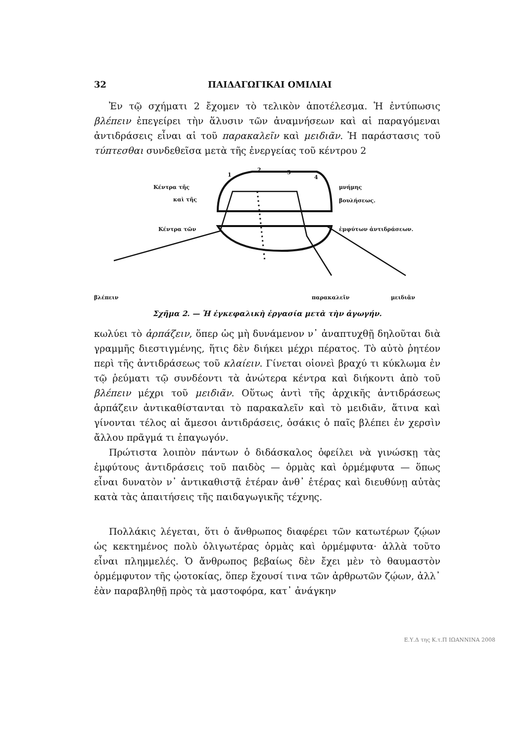32 ΠΑΙΔΑΓΩΓΙΚΑΙ ΟΜΙΛΙΑΙ
Ἐν τῷ σχήματι 2 ἔχομεν τὸ τελικὸν ἀποτέλεσμα. Ἡ ἐντύπωσις βλέπειν ἐπεγείρει τὴν ἅλυσιν τῶν ἀναμνήσεων καὶ αἱ παραγόμεναι ἀντιδράσεις εἶναι αἱ τοῦ παρακαλεῖν καὶ μειδιᾶν. Ἡ παράστασις τοῦ τύπτεσθαι συνδεθεῖσα μετὰ τῆς ἐνεργείας τοῦ κέντρου 2
Κέντρα τῆς
καὶ τῆς
Κέντρα τῶν
1
2 3
4
μνήμης
βουλήσεως.
ἐμφύτων ἀντιδράσεων.
βλέπειν παρακαλεῖν μειδιᾶν
Σχῆμα 2. — Ἡ ἐγκεφαλικὴ ἐργασία μετὰ τὴν ἀγωγήν.
κωλύει τὸ ἁρπάζειν, ὅπερ ὡς μὴ δυνάμενον ν᾿ ἀναπτυχθῇ δηλοῦται διὰ γραμμῆς διεστιγμένης, ἥτις δὲν διήκει μέχρι πέρατος. Τὸ αὐτὸ ῥητέον περὶ τῆς ἀντιδράσεως τοῦ κλαίειν. Γίνεται οἱονεὶ βραχύ τι κύκλωμα ἐν τῷ ῥεύματι τῷ συνδέοντι τὰ ἀνώτερα κέντρα καὶ διήκοντι ἀπὸ τοῦ βλέπειν μέχρι τοῦ μειδιᾶν. Οὕτως ἀντὶ τῆς ἀρχικῆς ἀντιδράσεως ἁρπάζειν ἀντικαθίστανται τὸ παρακαλεῖν καὶ τὸ μειδιᾶν, ἅτινα καὶ γίνονται τέλος αἱ ἄμεσοι ἀντιδράσεις, ὁσάκις ὁ παῖς βλέπει ἐν χερσὶν ἄλλου πρᾶγμά τι ἐπαγωγόν.
Πρώτιστα λοιπὸν πάντων ὁ διδάσκαλος ὀφείλει νὰ γινώσκῃ τὰς ἐμφύτους ἀντιδράσεις τοῦ παιδὸς — ὁρμὰς καὶ ὁρμέμφυτα — ὅπως εἶναι δυνατὸν ν᾿ ἀντικαθιστᾷ ἑτέραν ἀνθ᾿ ἑτέρας καὶ διευθύνῃ αὐτὰς κατὰ τὰς ἀπαιτήσεις τῆς παιδαγωγικῆς τέχνης.
Πολλάκις λέγεται, ὅτι ὁ ἄνθρωπος διαφέρει τῶν κατωτέρων ζῴων ὡς κεκτημένος πολὺ ὀλιγωτέρας ὁρμὰς καὶ ὁρμέμφυτα· ἀλλὰ τοῦτο εἶναι πλημμελές. Ὁ ἄνθρωπος βεβαίως δὲν ἔχει μὲν τὸ θαυμαστὸν ὁρμέμφυτον τῆς ᾠοτοκίας, ὅπερ ἔχουσί τινα τῶν ἀρθρωτῶν ζῴων, ἀλλ᾿ ἐὰν παραβληθῇ πρὸς τὰ μαστοφόρα, κατ᾿ ἀνάγκην
Ε.Υ.Δ της Κ.τ.Π ΙΩΑΝΝΙΝΑ 2008